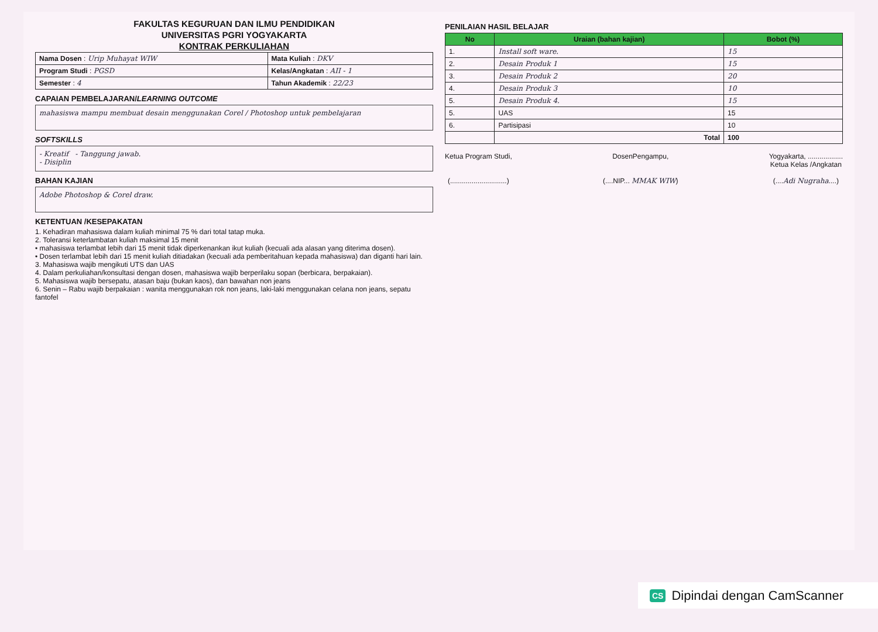FAKULTAS KEGURUAN DAN ILMU PENDIDIKAN
UNIVERSITAS PGRI YOGYAKARTA
KONTRAK PERKULIAHAN
| Nama Dosen : Urip Muhayat WIW | Mata Kuliah : DKV |
| Program Studi : PGSD | Kelas/Angkatan : AII - 1 |
| Semester : 4 | Tahun Akademik : 22/23 |
CAPAIAN PEMBELAJARAN/LEARNING OUTCOME
mahasiswa mampu membuat desain menggunakan Corel / Photoshop untuk pembelajaran
SOFTSKILLS
- Kreatif - Tanggung jawab.
- Disiplin
BAHAN KAJIAN
Adobe Photoshop & Corel draw.
KETENTUAN /KESEPAKATAN
1. Kehadiran mahasiswa dalam kuliah minimal 75 % dari total tatap muka.
2. Toleransi keterlambatan kuliah maksimal 15 menit
• mahasiswa terlambat lebih dari 15 menit tidak diperkenankan ikut kuliah (kecuali ada alasan yang diterima dosen).
• Dosen terlambat lebih dari 15 menit kuliah ditiadakan (kecuali ada pemberitahuan kepada mahasiswa) dan diganti hari lain.
3. Mahasiswa wajib mengikuti UTS dan UAS
4. Dalam perkuliahan/konsultasi dengan dosen, mahasiswa wajib berperilaku sopan (berbicara, berpakaian).
5. Mahasiswa wajib bersepatu, atasan baju (bukan kaos), dan bawahan non jeans
6. Senin – Rabu wajib berpakaian : wanita menggunakan rok non jeans, laki-laki menggunakan celana non jeans, sepatu fantofel
PENILAIAN HASIL BELAJAR
| No | Uraian (bahan kajian) | Bobot (%) |
| --- | --- | --- |
| 1. | Install soft ware. | 15 |
| 2. | Desain Produk 1 | 15 |
| 3. | Desain Produk 2 | 20 |
| 4. | Desain Produk 3 | 10 |
| 5. | Desain Produk 4. | 15 |
| 5. | UAS | 15 |
| 6. | Partisipasi | 10 |
| | Total | 100 |
Ketua Program Studi,
(.............................)
DosenPengampu,
(....NIP... MMAK WIW)
Yogyakarta, ..................
Ketua Kelas /Angkatan
(....Adi Nugraha....)
CS Dipindai dengan CamScanner